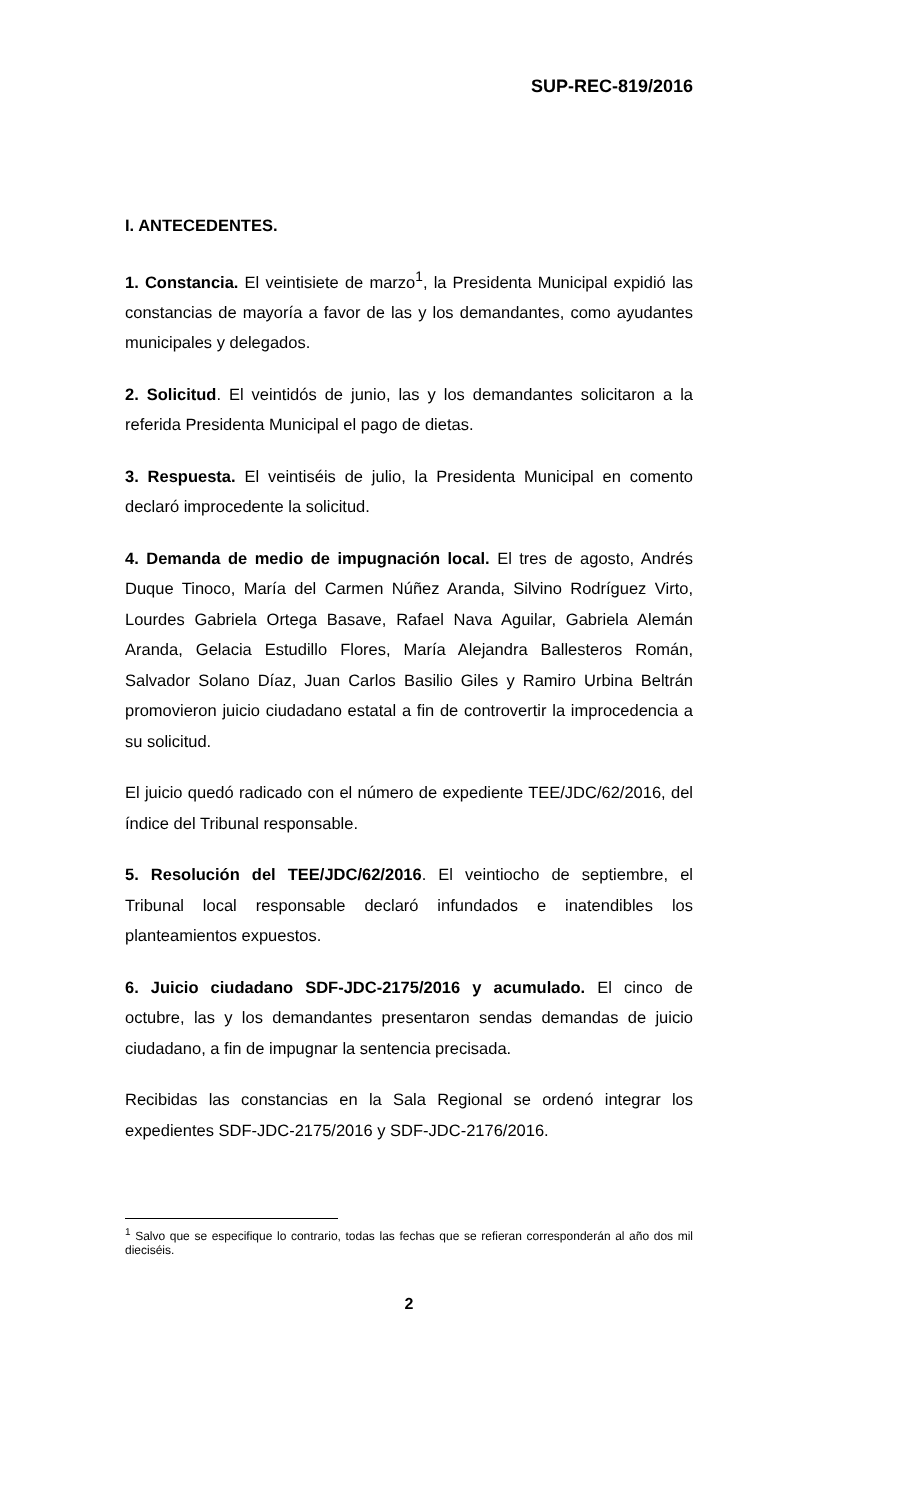SUP-REC-819/2016
I. ANTECEDENTES.
1. Constancia. El veintisiete de marzo<sup>1</sup>, la Presidenta Municipal expidió las constancias de mayoría a favor de las y los demandantes, como ayudantes municipales y delegados.
2. Solicitud. El veintidós de junio, las y los demandantes solicitaron a la referida Presidenta Municipal el pago de dietas.
3. Respuesta. El veintiséis de julio, la Presidenta Municipal en comento declaró improcedente la solicitud.
4. Demanda de medio de impugnación local. El tres de agosto, Andrés Duque Tinoco, María del Carmen Núñez Aranda, Silvino Rodríguez Virto, Lourdes Gabriela Ortega Basave, Rafael Nava Aguilar, Gabriela Alemán Aranda, Gelacia Estudillo Flores, María Alejandra Ballesteros Román, Salvador Solano Díaz, Juan Carlos Basilio Giles y Ramiro Urbina Beltrán promovieron juicio ciudadano estatal a fin de controvertir la improcedencia a su solicitud.
El juicio quedó radicado con el número de expediente TEE/JDC/62/2016, del índice del Tribunal responsable.
5. Resolución del TEE/JDC/62/2016. El veintiocho de septiembre, el Tribunal local responsable declaró infundados e inatendibles los planteamientos expuestos.
6. Juicio ciudadano SDF-JDC-2175/2016 y acumulado. El cinco de octubre, las y los demandantes presentaron sendas demandas de juicio ciudadano, a fin de impugnar la sentencia precisada.
Recibidas las constancias en la Sala Regional se ordenó integrar los expedientes SDF-JDC-2175/2016 y SDF-JDC-2176/2016.
<sup>1</sup> Salvo que se especifique lo contrario, todas las fechas que se refieran corresponderán al año dos mil dieciséis.
2